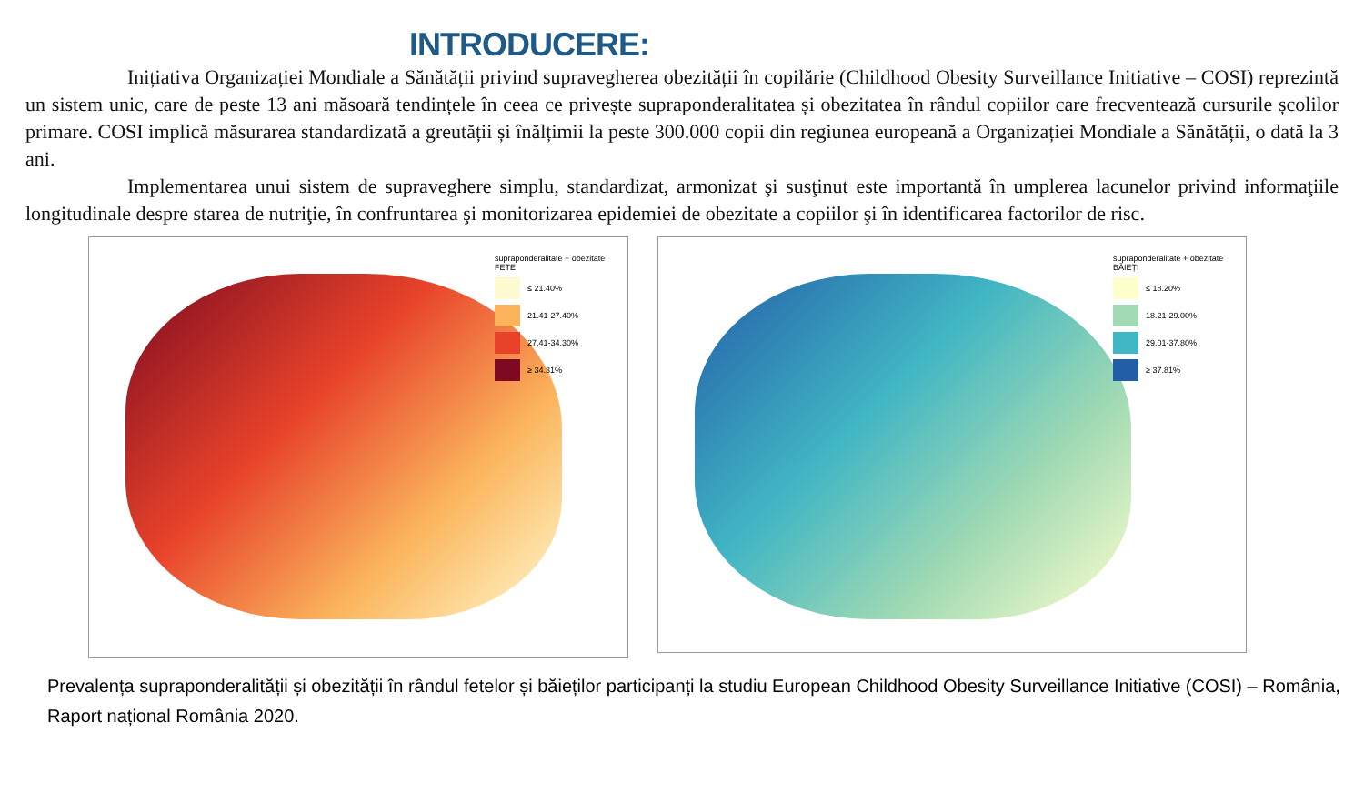INTRODUCERE:
Inițiativa Organizației Mondiale a Sănătății privind supravegherea obezității în copilărie (Childhood Obesity Surveillance Initiative – COSI) reprezintă un sistem unic, care de peste 13 ani măsoară tendințele în ceea ce privește supraponderalitatea și obezitatea în rândul copiilor care frecventează cursurile școlilor primare. COSI implică măsurarea standardizată a greutății și înălțimii la peste 300.000 copii din regiunea europeană a Organizației Mondiale a Sănătății, o dată la 3 ani.
Implementarea unui sistem de supraveghere simplu, standardizat, armonizat şi susţinut este importantă în umplerea lacunelor privind informaţiile longitudinale despre starea de nutriţie, în confruntarea şi monitorizarea epidemiei de obezitate a copiilor şi în identificarea factorilor de risc.
supraponderalitate + obezitate
FETE
≤ 21.40%
21.41-27.40%
27.41-34.30%
≥ 34.31%
supraponderalitate + obezitate
BĂIEȚI
≤ 18.20%
18.21-29.00%
29.01-37.80%
≥ 37.81%
Prevalența supraponderalității și obezității în rândul fetelor și băieților participanți la studiu European Childhood Obesity Surveillance Initiative (COSI) – România, Raport național România 2020.